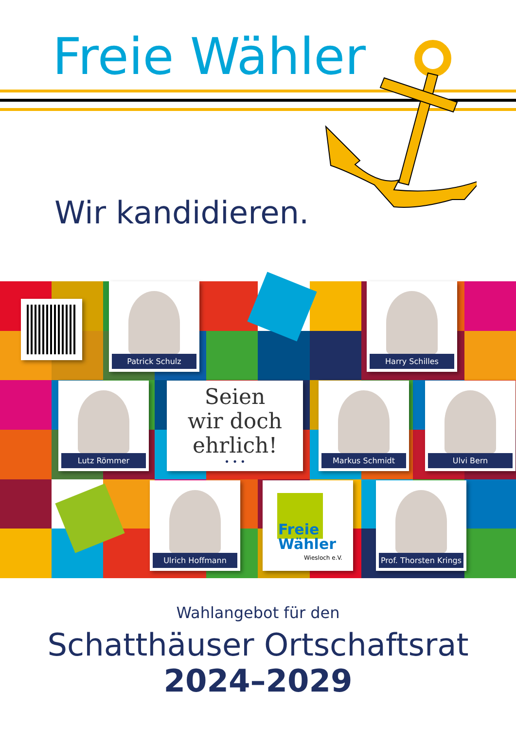Freie Wähler
Wir kandidieren.
Patrick Schulz Harry Schilles
Lutz Römmer
Seien
wir doch
ehrlich!
• • •
Markus Schmidt Ulvi Bern
Ulrich Hoffmann
Freie
Wähler
Wiesloch e.V.
Prof. Thorsten Krings
Wahlangebot für den
Schatthäuser Ortschaftsrat
2024–2029